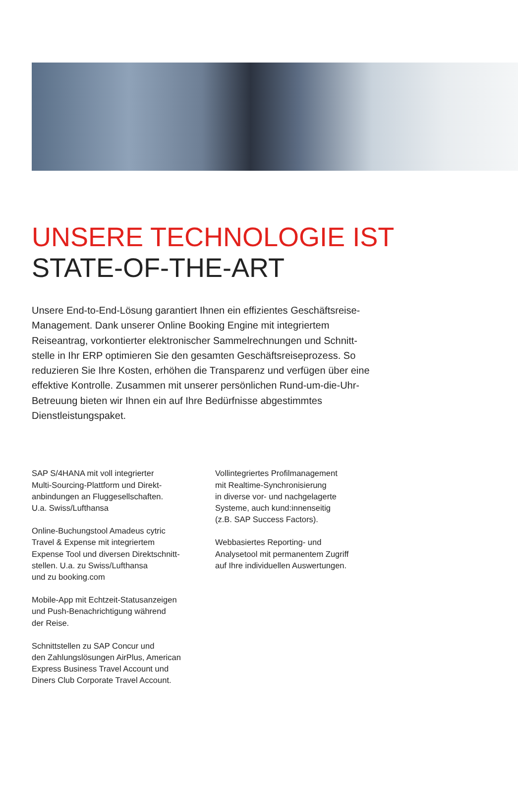UNSERE TECHNOLOGIE IST
STATE-OF-THE-ART
Unsere End-to-End-Lösung garantiert Ihnen ein effizientes Geschäftsreise-Management. Dank unserer Online Booking Engine mit integriertem Reiseantrag, vorkontierter elektronischer Sammelrechnungen und Schnitt-stelle in Ihr ERP optimieren Sie den gesamten Geschäftsreiseprozess. So reduzieren Sie Ihre Kosten, erhöhen die Transparenz und verfügen über eine effektive Kontrolle. Zusammen mit unserer persönlichen Rund-um-die-Uhr-Betreuung bieten wir Ihnen ein auf Ihre Bedürfnisse abgestimmtes Dienstleistungspaket.
SAP S/4HANA mit voll integrierter
Multi-Sourcing-Plattform und Direkt-
anbindungen an Fluggesellschaften.
U.a. Swiss/Lufthansa
Online-Buchungstool Amadeus cytric
Travel & Expense mit integriertem
Expense Tool und diversen Direktschnitt-
stellen. U.a. zu Swiss/Lufthansa
und zu booking.com
Mobile-App mit Echtzeit-Statusanzeigen
und Push-Benachrichtigung während
der Reise.
Schnittstellen zu SAP Concur und
den Zahlungslösungen AirPlus, American
Express Business Travel Account und
Diners Club Corporate Travel Account.
Vollintegriertes Profilmanagement
mit Realtime-Synchronisierung
in diverse vor- und nachgelagerte
Systeme, auch kund:innenseitig
(z.B. SAP Success Factors).
Webbasiertes Reporting- und
Analysetool mit permanentem Zugriff
auf Ihre individuellen Auswertungen.